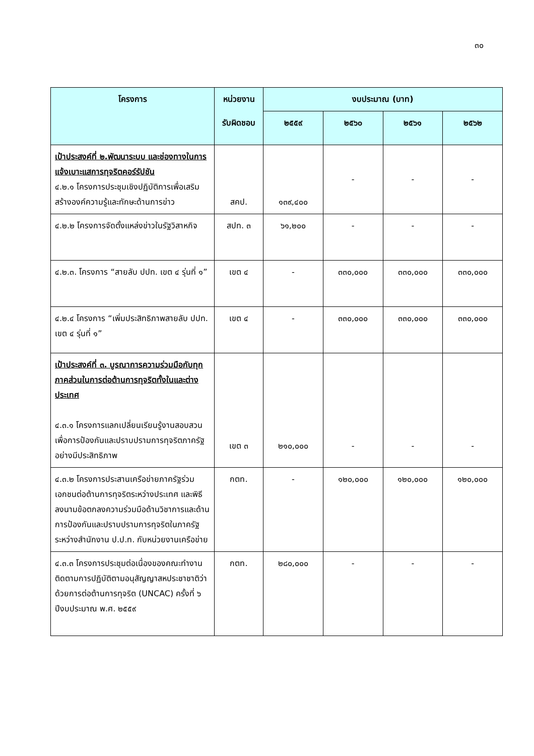๓๐
| โครงการ | หน่วยงาน | งบประมาณ (บาท) | | | |
| --- | --- | --- | --- | --- | --- |
| | รับผิดชอบ | ๒๕๕๙ | ๒๕๖๐ | ๒๕๖๑ | ๒๕๖๒ |
| เป้าประสงค์ที่ ๒.พัฒนาระบบ และช่องทางในการแจ้งเบาะแสการทุจริตคอร์รัปชัน ๔.๒.๑ โครงการประชุมเชิงปฏิบัติการเพื่อเสริมสร้างองค์ความรู้และทักษะด้านการข่าว | สคป. | ๑๓๙,๔๐๐ | - | - | - |
| ๔.๒.๒ โครงการจัดตั้งแหล่งข่าวในรัฐวิสาหกิจ | สปท. ๓ | ๖๑,๒๐๐ | - | - | - |
| ๔.๒.๓. โครงการ “สายลับ ปปท. เขต ๔ รุ่นที่ ๑” | เขต ๔ | - | ๓๓๐,๐๐๐ | ๓๓๐,๐๐๐ | ๓๓๐,๐๐๐ |
| ๔.๒.๔ โครงการ “เพิ่มประสิทธิภาพสายลับ ปปท. เขต ๔ รุ่นที่ ๑” | เขต ๔ | - | ๓๓๐,๐๐๐ | ๓๓๐,๐๐๐ | ๓๓๐,๐๐๐ |
| เป้าประสงค์ที่ ๓. บูรณาการความร่วมมือกับทุกภาคส่วนในการต่อต้านการทุจริตทั้งในและต่างประเทศ ๔.๓.๑ โครงการแลกเปลี่ยนเรียนรู้งานสอบสวนเพื่อการป้องกันและปราบปรามการทุจริตภาครัฐอย่างมีประสิทธิภาพ | เขต ๓ | ๒๑๐,๐๐๐ | - | - | - |
| ๔.๓.๒ โครงการประสานเครือข่ายภาครัฐร่วมเอกชนต่อต้านการทุจริตระหว่างประเทศ และพิธีลงนามข้อตกลงความร่วมมือด้านวิชาการและด้านการป้องกันและปราบปรามการทุจริตในภาครัฐระหว่างสำนักงาน ป.ป.ท. กับหน่วยงานเครือข่าย | กตท. | - | ๑๒๐,๐๐๐ | ๑๒๐,๐๐๐ | ๑๒๐,๐๐๐ |
| ๔.๓.๓ โครงการประชุมต่อเนื่องของคณะทำงานติดตามการปฏิบัติตามอนุสัญญาสหประชาชาติว่าด้วยการต่อต้านการทุจริต (UNCAC) ครั้งที่ ๖ ปีงบประมาณ พ.ศ. ๒๕๕๙ | กตท. | ๒๘๐,๐๐๐ | - | - | - |